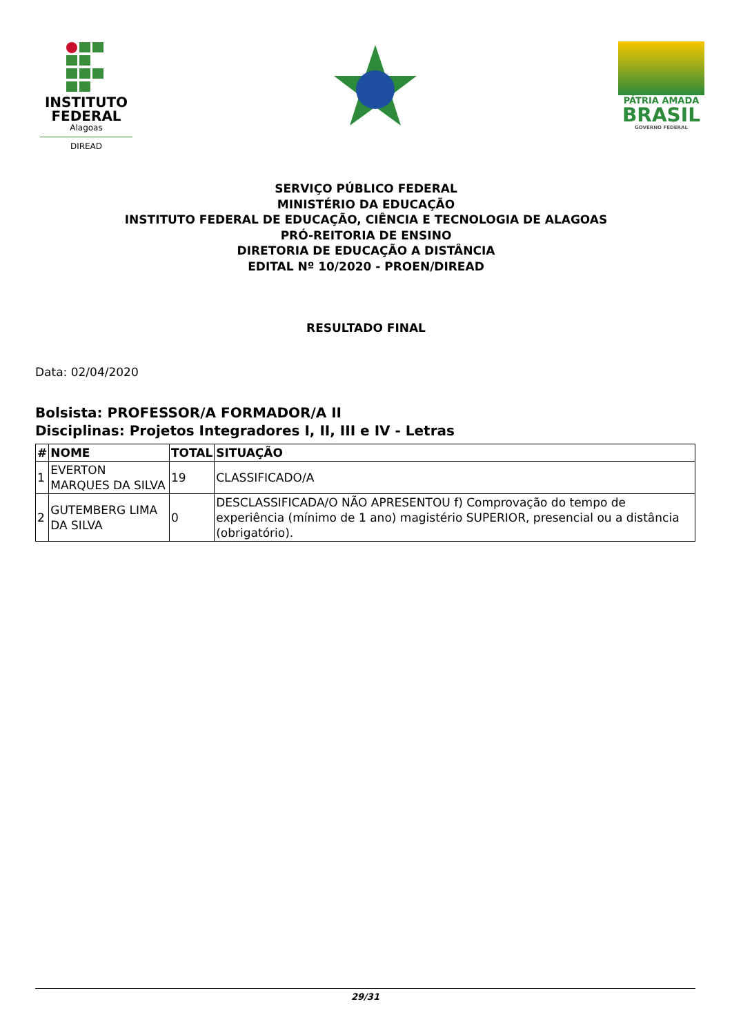INSTITUTO FEDERAL
Alagoas
DIREAD
PÁTRIA AMADA
BRASIL
GOVERNO FEDERAL
SERVIÇO PÚBLICO FEDERAL
MINISTÉRIO DA EDUCAÇÃO
INSTITUTO FEDERAL DE EDUCAÇÃO, CIÊNCIA E TECNOLOGIA DE ALAGOAS
PRÓ-REITORIA DE ENSINO
DIRETORIA DE EDUCAÇÃO A DISTÂNCIA
EDITAL Nº 10/2020 - PROEN/DIREAD
RESULTADO FINAL
Data: 02/04/2020
Bolsista: PROFESSOR/A FORMADOR/A II
Disciplinas: Projetos Integradores I, II, III e IV - Letras
| # | NOME | TOTAL | SITUAÇÃO |
| --- | --- | --- | --- |
| 1 | EVERTON MARQUES DA SILVA | 19 | CLASSIFICADO/A |
| 2 | GUTEMBERG LIMA DA SILVA | 0 | DESCLASSIFICADA/O NÃO APRESENTOU f) Comprovação do tempo de experiência (mínimo de 1 ano) magistério SUPERIOR, presencial ou a distância (obrigatório). |
29/31